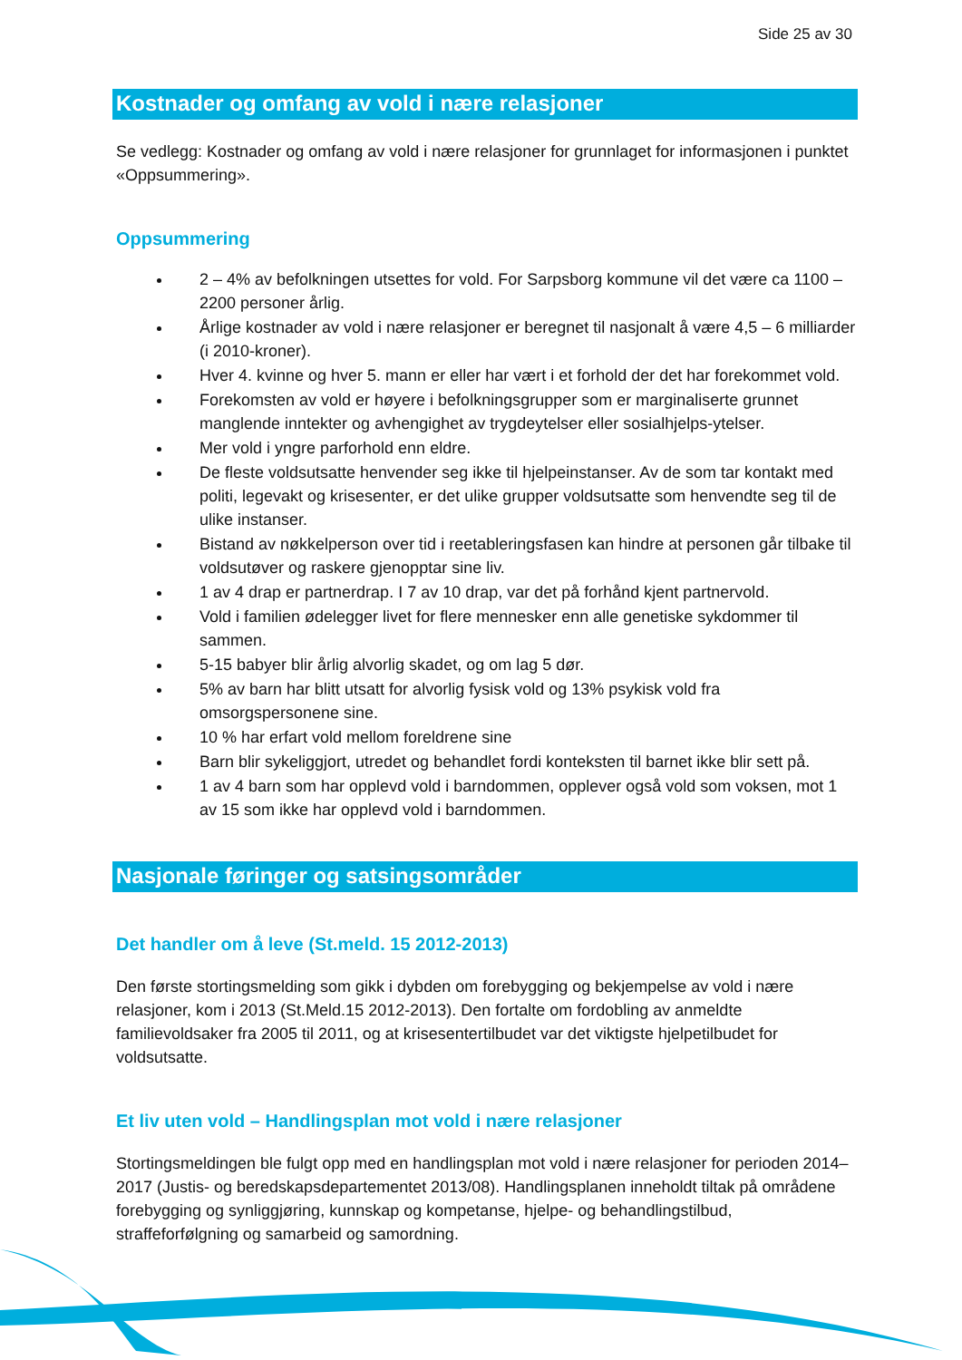Side 25 av 30
Kostnader og omfang av vold i nære relasjoner
Se vedlegg: Kostnader og omfang av vold i nære relasjoner for grunnlaget for informasjonen i punktet «Oppsummering».
Oppsummering
2 – 4% av befolkningen utsettes for vold. For Sarpsborg kommune vil det være ca 1100 – 2200 personer årlig.
Årlige kostnader av vold i nære relasjoner er beregnet til nasjonalt å være 4,5 – 6 milliarder (i 2010-kroner).
Hver 4. kvinne og hver 5. mann er eller har vært i et forhold der det har forekommet vold.
Forekomsten av vold er høyere i befolkningsgrupper som er marginaliserte grunnet manglende inntekter og avhengighet av trygdeytelser eller sosialhjelps-ytelser.
Mer vold i yngre parforhold enn eldre.
De fleste voldsutsatte henvender seg ikke til hjelpeinstanser. Av de som tar kontakt med politi, legevakt og krisesenter, er det ulike grupper voldsutsatte som henvendte seg til de ulike instanser.
Bistand av nøkkelperson over tid i reetableringsfasen kan hindre at personen går tilbake til voldsutøver og raskere gjenopptar sine liv.
1 av 4 drap er partnerdrap. I 7 av 10 drap, var det på forhånd kjent partnervold.
Vold i familien ødelegger livet for flere mennesker enn alle genetiske sykdommer til sammen.
5-15 babyer blir årlig alvorlig skadet, og om lag 5 dør.
5% av barn har blitt utsatt for alvorlig fysisk vold og 13% psykisk vold fra omsorgspersonene sine.
10 % har erfart vold mellom foreldrene sine
Barn blir sykeliggjort, utredet og behandlet fordi konteksten til barnet ikke blir sett på.
1 av 4 barn som har opplevd vold i barndommen, opplever også vold som voksen, mot 1 av 15 som ikke har opplevd vold i barndommen.
Nasjonale føringer og satsingsområder
Det handler om å leve (St.meld. 15 2012-2013)
Den første stortingsmelding som gikk i dybden om forebygging og bekjempelse av vold i nære relasjoner, kom i 2013 (St.Meld.15 2012-2013). Den fortalte om fordobling av anmeldte familievoldsaker fra 2005 til 2011, og at krisesentertilbudet var det viktigste hjelpetilbudet for voldsutsatte.
Et liv uten vold – Handlingsplan mot vold i nære relasjoner
Stortingsmeldingen ble fulgt opp med en handlingsplan mot vold i nære relasjoner for perioden 2014–2017 (Justis- og beredskapsdepartementet 2013/08). Handlingsplanen inneholdt tiltak på områdene forebygging og synliggjøring, kunnskap og kompetanse, hjelpe- og behandlingstilbud, straffeforfølgning og samarbeid og samordning.